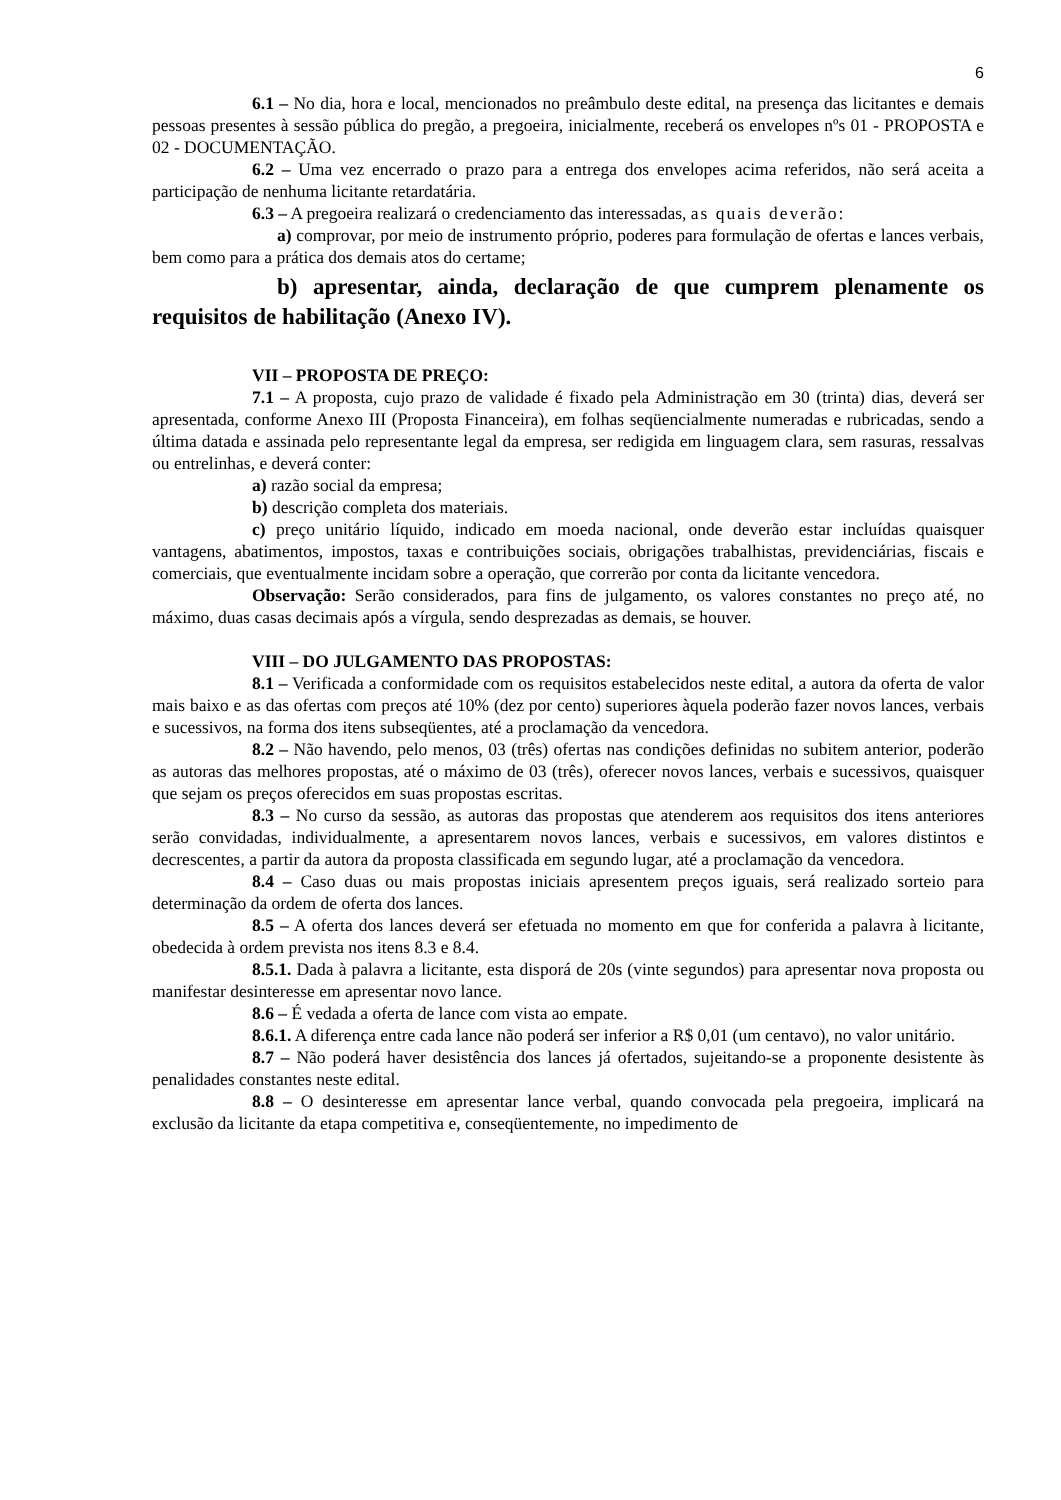6
6.1 – No dia, hora e local, mencionados no preâmbulo deste edital, na presença das licitantes e demais pessoas presentes à sessão pública do pregão, a pregoeira, inicialmente, receberá os envelopes nºs 01 - PROPOSTA e 02 - DOCUMENTAÇÃO.
6.2 – Uma vez encerrado o prazo para a entrega dos envelopes acima referidos, não será aceita a participação de nenhuma licitante retardatária.
6.3 – A pregoeira realizará o credenciamento das interessadas, as quais deverão:
a) comprovar, por meio de instrumento próprio, poderes para formulação de ofertas e lances verbais, bem como para a prática dos demais atos do certame;
b) apresentar, ainda, declaração de que cumprem plenamente os requisitos de habilitação (Anexo IV).
VII – PROPOSTA DE PREÇO:
7.1 – A proposta, cujo prazo de validade é fixado pela Administração em 30 (trinta) dias, deverá ser apresentada, conforme Anexo III (Proposta Financeira), em folhas seqüencialmente numeradas e rubricadas, sendo a última datada e assinada pelo representante legal da empresa, ser redigida em linguagem clara, sem rasuras, ressalvas ou entrelinhas, e deverá conter:
a) razão social da empresa;
b) descrição completa dos materiais.
c) preço unitário líquido, indicado em moeda nacional, onde deverão estar incluídas quaisquer vantagens, abatimentos, impostos, taxas e contribuições sociais, obrigações trabalhistas, previdenciárias, fiscais e comerciais, que eventualmente incidam sobre a operação, que correrão por conta da licitante vencedora.
Observação: Serão considerados, para fins de julgamento, os valores constantes no preço até, no máximo, duas casas decimais após a vírgula, sendo desprezadas as demais, se houver.
VIII – DO JULGAMENTO DAS PROPOSTAS:
8.1 – Verificada a conformidade com os requisitos estabelecidos neste edital, a autora da oferta de valor mais baixo e as das ofertas com preços até 10% (dez por cento) superiores àquela poderão fazer novos lances, verbais e sucessivos, na forma dos itens subseqüentes, até a proclamação da vencedora.
8.2 – Não havendo, pelo menos, 03 (três) ofertas nas condições definidas no subitem anterior, poderão as autoras das melhores propostas, até o máximo de 03 (três), oferecer novos lances, verbais e sucessivos, quaisquer que sejam os preços oferecidos em suas propostas escritas.
8.3 – No curso da sessão, as autoras das propostas que atenderem aos requisitos dos itens anteriores serão convidadas, individualmente, a apresentarem novos lances, verbais e sucessivos, em valores distintos e decrescentes, a partir da autora da proposta classificada em segundo lugar, até a proclamação da vencedora.
8.4 – Caso duas ou mais propostas iniciais apresentem preços iguais, será realizado sorteio para determinação da ordem de oferta dos lances.
8.5 – A oferta dos lances deverá ser efetuada no momento em que for conferida a palavra à licitante, obedecida à ordem prevista nos itens 8.3 e 8.4.
8.5.1. Dada à palavra a licitante, esta disporá de 20s (vinte segundos) para apresentar nova proposta ou manifestar desinteresse em apresentar novo lance.
8.6 – É vedada a oferta de lance com vista ao empate.
8.6.1. A diferença entre cada lance não poderá ser inferior a R$ 0,01 (um centavo), no valor unitário.
8.7 – Não poderá haver desistência dos lances já ofertados, sujeitando-se a proponente desistente às penalidades constantes neste edital.
8.8 – O desinteresse em apresentar lance verbal, quando convocada pela pregoeira, implicará na exclusão da licitante da etapa competitiva e, conseqüentemente, no impedimento de